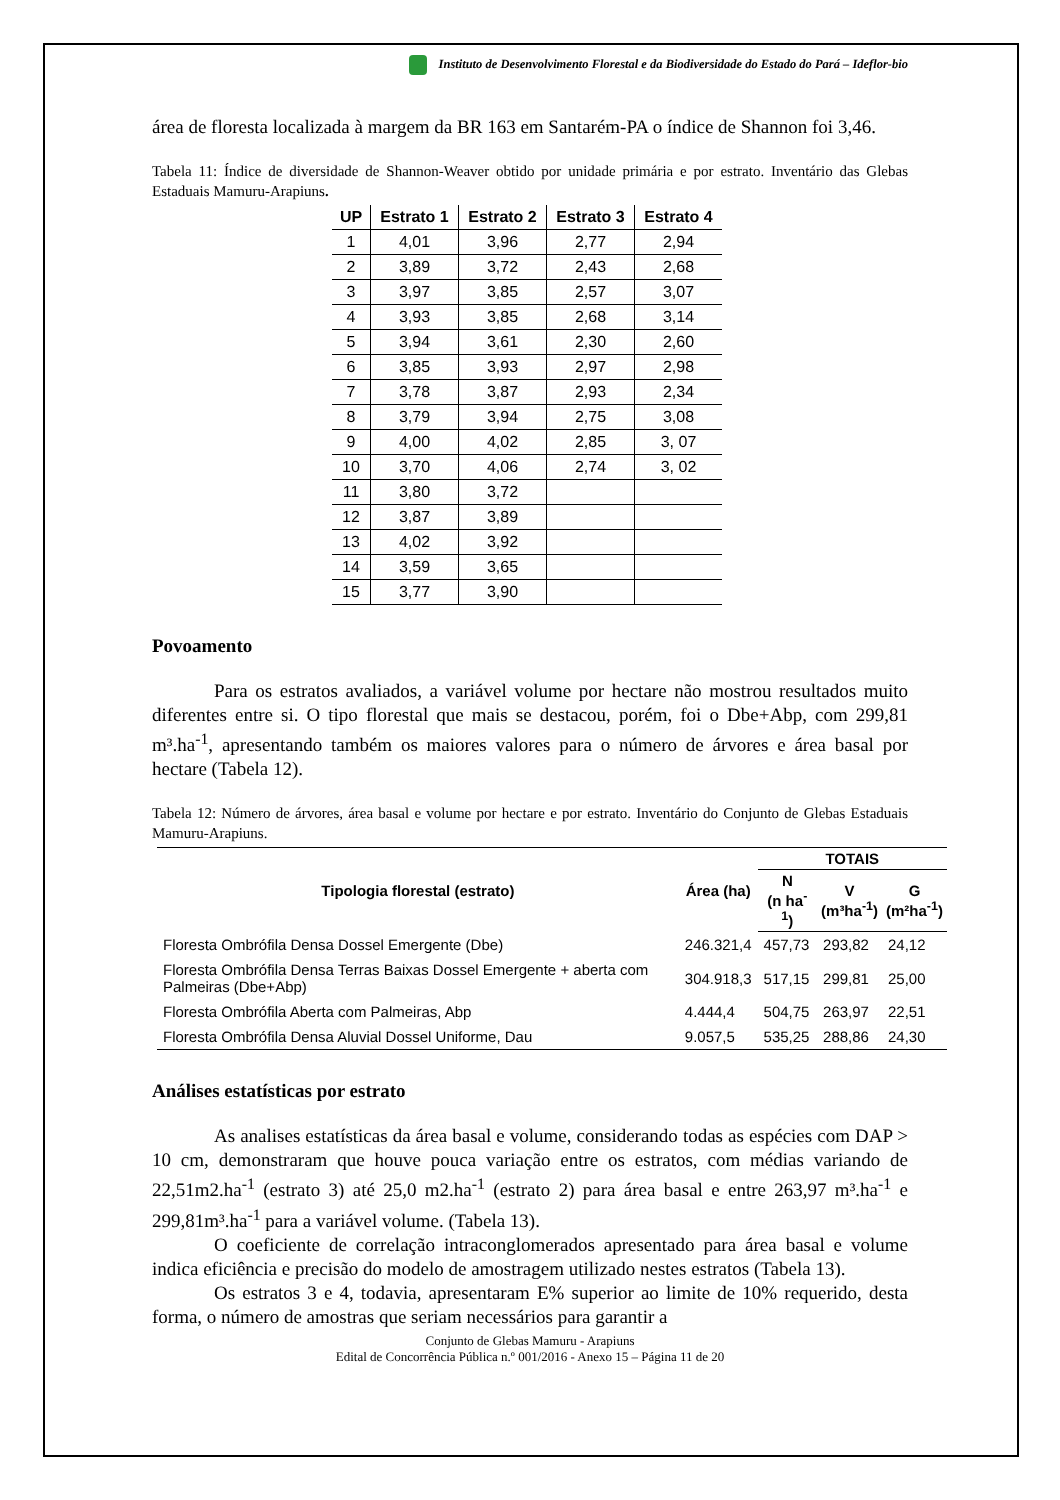Instituto de Desenvolvimento Florestal e da Biodiversidade do Estado do Pará – Ideflor-bio
área de floresta localizada à margem da BR 163 em Santarém-PA o índice de Shannon foi 3,46.
Tabela 11: Índice de diversidade de Shannon-Weaver obtido por unidade primária e por estrato. Inventário das Glebas Estaduais Mamuru-Arapiuns.
| UP | Estrato 1 | Estrato 2 | Estrato 3 | Estrato 4 |
| --- | --- | --- | --- | --- |
| 1 | 4,01 | 3,96 | 2,77 | 2,94 |
| 2 | 3,89 | 3,72 | 2,43 | 2,68 |
| 3 | 3,97 | 3,85 | 2,57 | 3,07 |
| 4 | 3,93 | 3,85 | 2,68 | 3,14 |
| 5 | 3,94 | 3,61 | 2,30 | 2,60 |
| 6 | 3,85 | 3,93 | 2,97 | 2,98 |
| 7 | 3,78 | 3,87 | 2,93 | 2,34 |
| 8 | 3,79 | 3,94 | 2,75 | 3,08 |
| 9 | 4,00 | 4,02 | 2,85 | 3, 07 |
| 10 | 3,70 | 4,06 | 2,74 | 3, 02 |
| 11 | 3,80 | 3,72 | | |
| 12 | 3,87 | 3,89 | | |
| 13 | 4,02 | 3,92 | | |
| 14 | 3,59 | 3,65 | | |
| 15 | 3,77 | 3,90 | | |
Povoamento
Para os estratos avaliados, a variável volume por hectare não mostrou resultados muito diferentes entre si. O tipo florestal que mais se destacou, porém, foi o Dbe+Abp, com 299,81 m³.ha<sup>-1</sup>, apresentando também os maiores valores para o número de árvores e área basal por hectare (Tabela 12).
Tabela 12: Número de árvores, área basal e volume por hectare e por estrato. Inventário do Conjunto de Glebas Estaduais Mamuru-Arapiuns.
| Tipologia florestal (estrato) | Área (ha) | TOTAIS | | |
| --- | --- | --- | --- | --- |
| | | N (n ha<sup>-1</sup>) | V (m³ha<sup>-1</sup>) | G (m²ha<sup>-1</sup>) |
| Floresta Ombrófila Densa Dossel Emergente (Dbe) | 246.321,4 | 457,73 | 293,82 | 24,12 |
| Floresta Ombrófila Densa Terras Baixas Dossel Emergente + aberta com Palmeiras (Dbe+Abp) | 304.918,3 | 517,15 | 299,81 | 25,00 |
| Floresta Ombrófila Aberta com Palmeiras, Abp | 4.444,4 | 504,75 | 263,97 | 22,51 |
| Floresta Ombrófila Densa Aluvial Dossel Uniforme, Dau | 9.057,5 | 535,25 | 288,86 | 24,30 |
Análises estatísticas por estrato
As analises estatísticas da área basal e volume, considerando todas as espécies com DAP > 10 cm, demonstraram que houve pouca variação entre os estratos, com médias variando de 22,51m2.ha<sup>-1</sup> (estrato 3) até 25,0 m2.ha<sup>-1</sup> (estrato 2) para área basal e entre 263,97 m³.ha<sup>-1</sup> e 299,81m³.ha<sup>-1</sup> para a variável volume. (Tabela 13).
O coeficiente de correlação intraconglomerados apresentado para área basal e volume indica eficiência e precisão do modelo de amostragem utilizado nestes estratos (Tabela 13).
Os estratos 3 e 4, todavia, apresentaram E% superior ao limite de 10% requerido, desta forma, o número de amostras que seriam necessários para garantir a
Conjunto de Glebas Mamuru - Arapiuns
Edital de Concorrência Pública n.º 001/2016 - Anexo 15 – Página 11 de 20